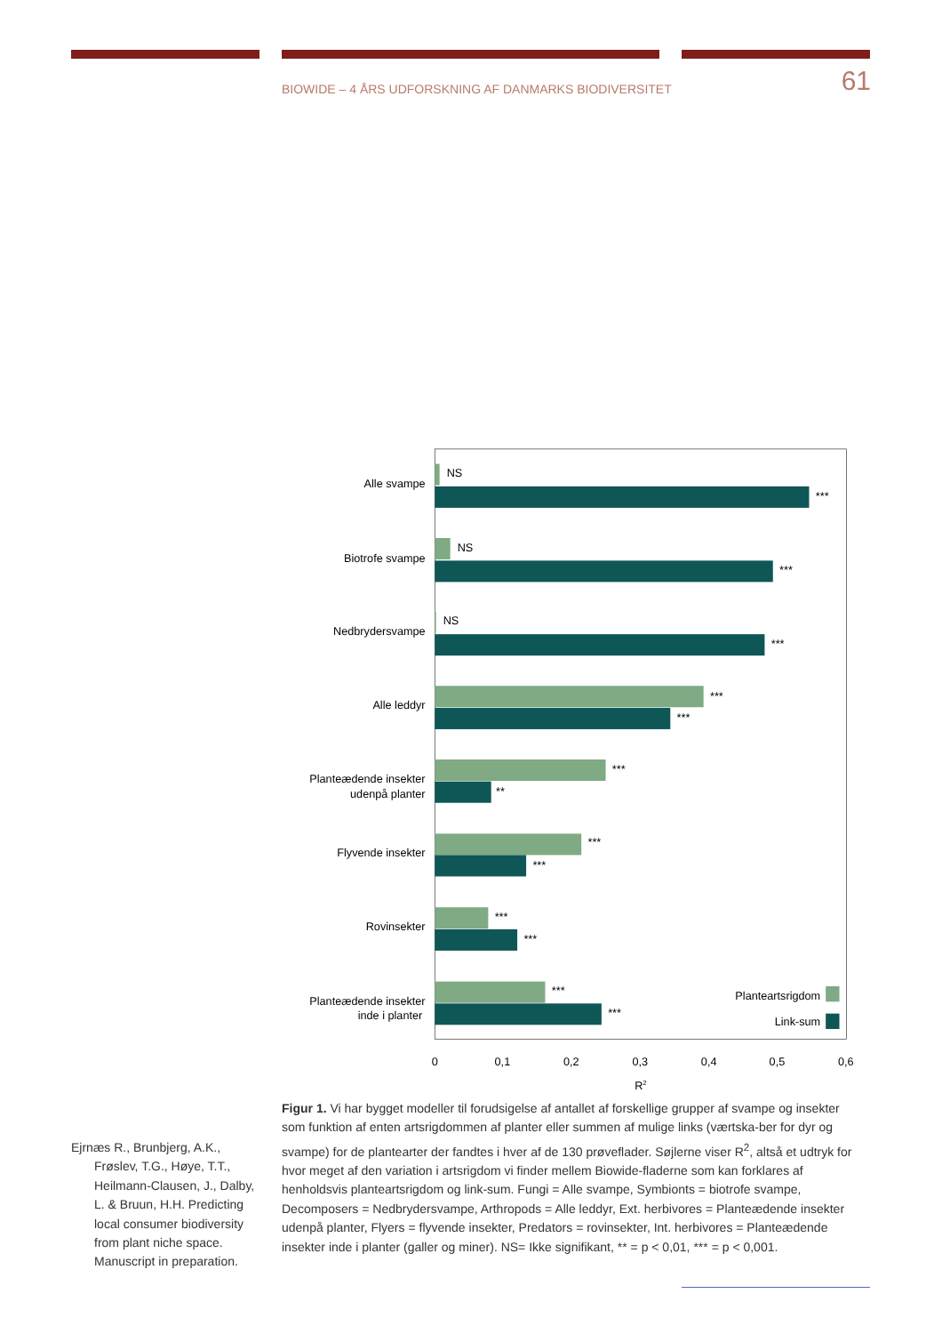BIOWIDE – 4 ÅRS UDFORSKNING AF DANMARKS BIODIVERSITET 61
Alle svampe
Biotrofe svampe
Nedbrydersvampe
Alle leddyr
Planteædende insekter
udenpå planter
Flyvende insekter
Rovinsekter
Planteædende insekter
inde i planter
NS
***
NS
***
NS
***
***
***
***
**
***
***
***
***
***
***
Planteartsrigdom
Link-sum
0
0,1
0,2
0,3
0,4
0,5
0,6
R2
Ejrnæs R., Brunbjerg, A.K., Frøslev, T.G., Høye, T.T., Heilmann-Clausen, J., Dalby, L. & Bruun, H.H. Predicting local consumer biodiversity from plant niche space. Manuscript in preparation.
Figur 1. Vi har bygget modeller til forudsigelse af antallet af forskellige grupper af svampe og insekter som funktion af enten artsrigdommen af planter eller summen af mulige links (værtska-ber for dyr og svampe) for de plantearter der fandtes i hver af de 130 prøveflader. Søjlerne viser R<sup>2</sup>, altså et udtryk for hvor meget af den variation i artsrigdom vi finder mellem Biowide-fladerne som kan forklares af henholdsvis planteartsrigdom og link-sum. Fungi = Alle svampe, Symbionts = biotrofe svampe, Decomposers = Nedbrydersvampe, Arthropods = Alle leddyr, Ext. herbivores = Planteædende insekter udenpå planter, Flyers = flyvende insekter, Predators = rovinsekter, Int. herbivores = Planteædende insekter inde i planter (galler og miner). NS= Ikke signifikant, ** = p < 0,01, *** = p < 0,001.